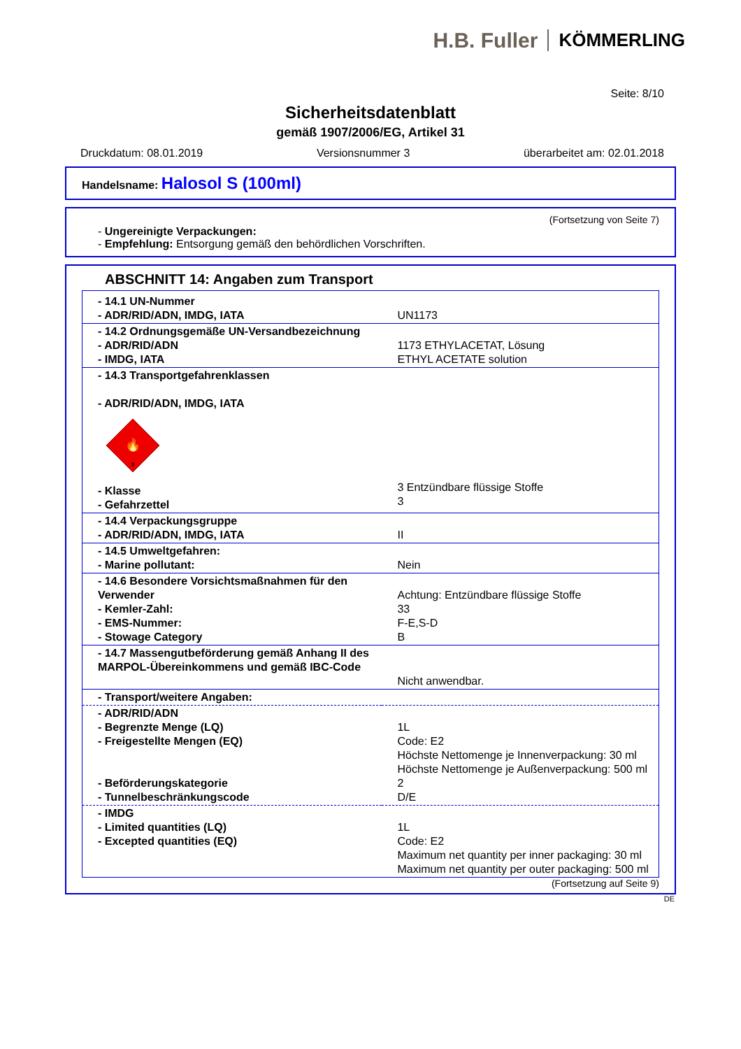H.B. Fuller KÖMMERLING
Seite: 8/10
Sicherheitsdatenblatt
gemäß 1907/2006/EG, Artikel 31
Druckdatum: 08.01.2019 Versionsnummer 3 überarbeitet am: 02.01.2018
Handelsname: Halosol S (100ml)
(Fortsetzung von Seite 7)
- Ungereinigte Verpackungen:
- Empfehlung: Entsorgung gemäß den behördlichen Vorschriften.
ABSCHNITT 14: Angaben zum Transport
| - 14.1 UN-Nummer - ADR/RID/ADN, IMDG, IATA | UN1173 |
| - 14.2 Ordnungsgemäße UN-Versandbezeichnung - ADR/RID/ADN - IMDG, IATA | 1173 ETHYLACETAT, Lösung ETHYL ACETATE solution |
| - 14.3 Transportgefahrenklassen - ADR/RID/ADN, IMDG, IATA 🔥 3 - Klasse - Gefahrzettel | 3 Entzündbare flüssige Stoffe 3 |
| - 14.4 Verpackungsgruppe - ADR/RID/ADN, IMDG, IATA | II |
| - 14.5 Umweltgefahren: - Marine pollutant: | Nein |
| - 14.6 Besondere Vorsichtsmaßnahmen für den Verwender - Kemler-Zahl: - EMS-Nummer: - Stowage Category | Achtung: Entzündbare flüssige Stoffe 33 F-E,S-D B |
| - 14.7 Massengutbeförderung gemäß Anhang II des MARPOL-Übereinkommens und gemäß IBC-Code | Nicht anwendbar. |
| - Transport/weitere Angaben: | |
| - ADR/RID/ADN - Begrenzte Menge (LQ) - Freigestellte Mengen (EQ) - Beförderungskategorie - Tunnelbeschränkungscode | 1L Code: E2 Höchste Nettomenge je Innenverpackung: 30 ml Höchste Nettomenge je Außenverpackung: 500 ml 2 D/E |
| - IMDG - Limited quantities (LQ) - Excepted quantities (EQ) | 1L Code: E2 Maximum net quantity per inner packaging: 30 ml Maximum net quantity per outer packaging: 500 ml |
(Fortsetzung auf Seite 9)
DE